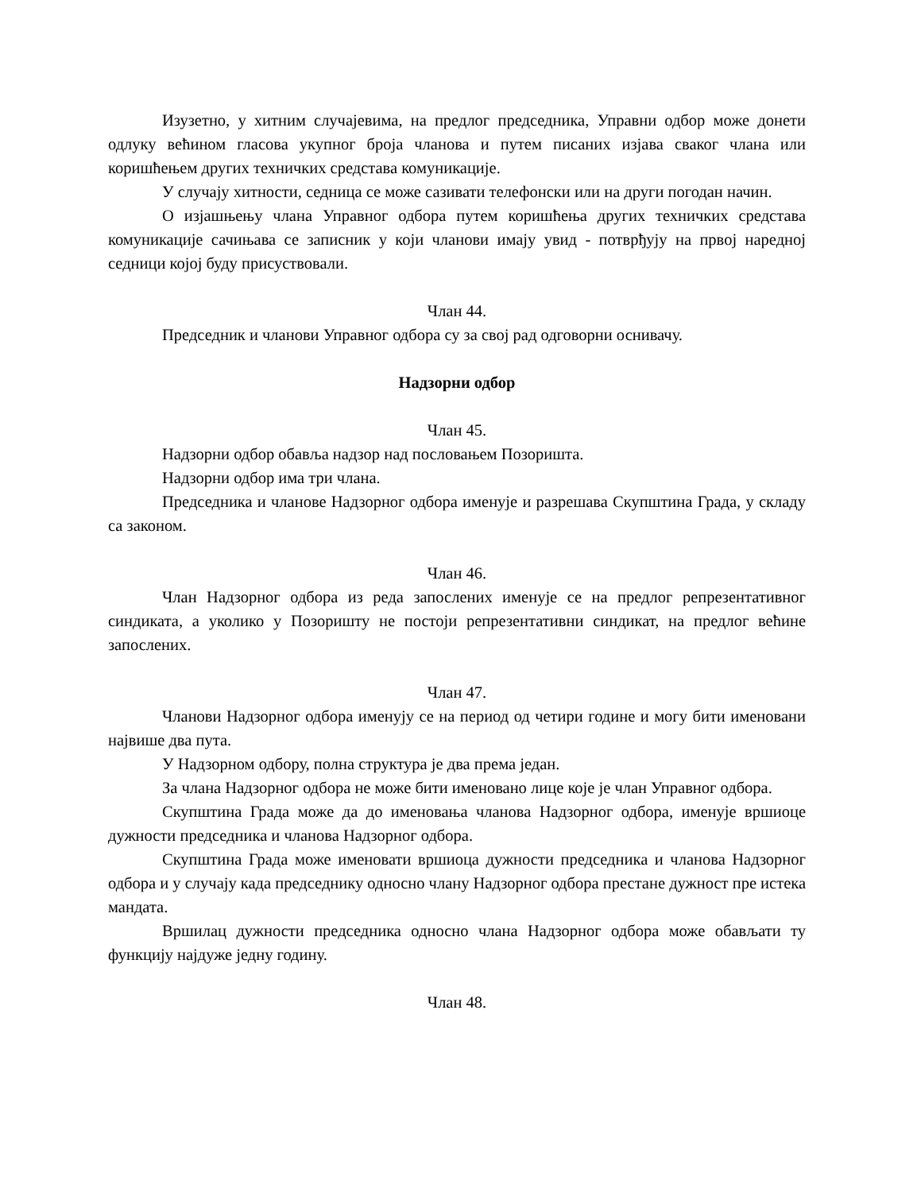Изузетно, у хитним случајевима, на предлог председника, Управни одбор може донети одлуку већином гласова укупног броја чланова и путем писаних изјава сваког члана или коришћењем других техничких средстава комуникације.
У случају хитности, седница се може сазивати телефонски или на други погодан начин.
О изјашњењу члана Управног одбора путем коришћења других техничких средстава комуникације сачињава се записник у који чланови имају увид - потврђују на првој наредној седници којој буду присуствовали.
Члан 44.
Председник и чланови Управног одбора су за свој рад одговорни оснивачу.
Надзорни одбор
Члан 45.
Надзорни одбор обавља надзор над пословањем Позоришта.
Надзорни одбор има три члана.
Председника и чланове Надзорног одбора именује и разрешава Скупштина Града, у складу са законом.
Члан 46.
Члан Надзорног одбора из реда запослених именује се на предлог репрезентативног синдиката, а уколико у Позоришту не постоји репрезентативни синдикат, на предлог већине запослених.
Члан 47.
Чланови Надзорног одбора именују се на период од четири године и могу бити именовани највише два пута.
У Надзорном одбору, полна структура је два према један.
За члана Надзорног одбора не може бити именовано лице које је члан Управног одбора.
Скупштина Града може да до именовања чланова Надзорног одбора, именује вршиоце дужности председника и чланова Надзорног одбора.
Скупштина Града може именовати вршиоца дужности председника и чланова Надзорног одбора и у случају када председнику односно члану Надзорног одбора престане дужност пре истека мандата.
Вршилац дужности председника односно члана Надзорног одбора може обављати ту функцију најдуже једну годину.
Члан 48.